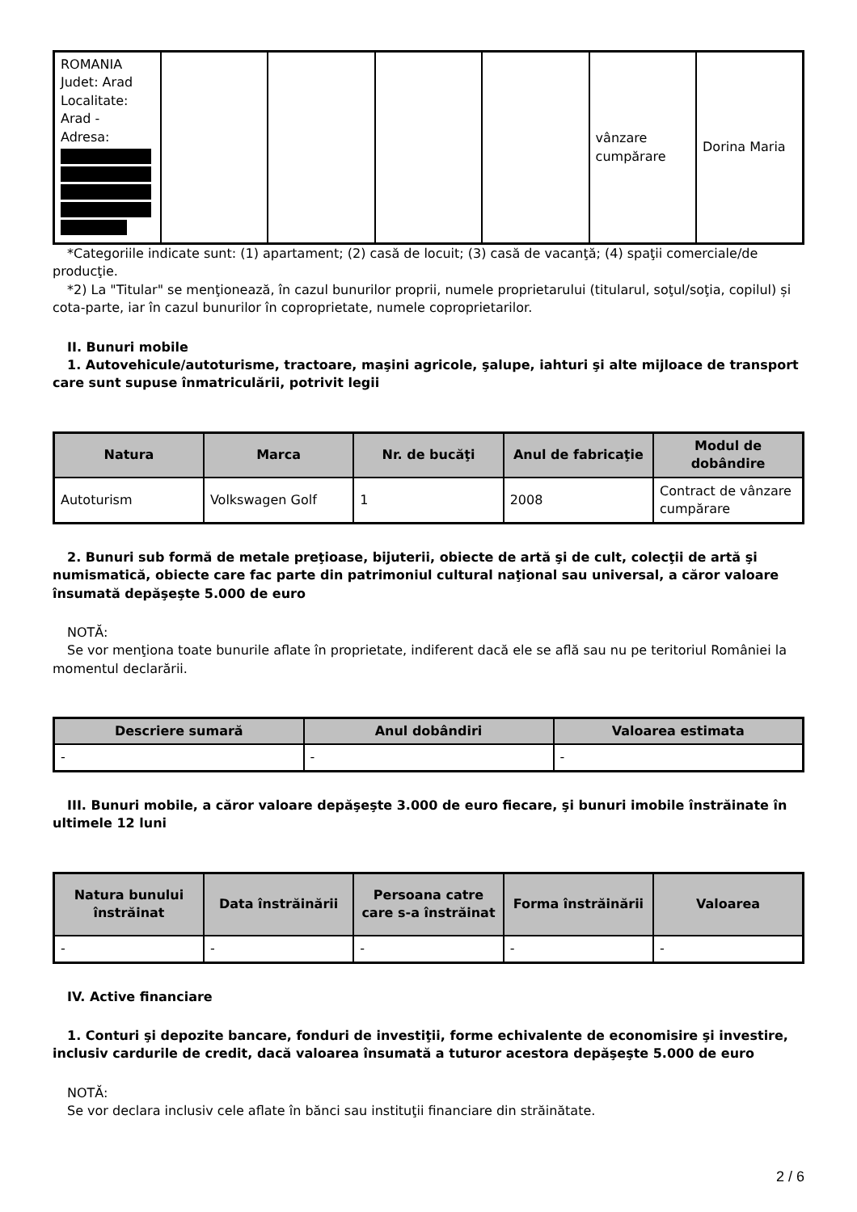| ROMANIA Judet: Arad Localitate: Arad - Adresa: | | | | | vânzare cumpărare | Dorina Maria |
*Categoriile indicate sunt: (1) apartament; (2) casă de locuit; (3) casă de vacanţă; (4) spaţii comerciale/de producţie.
*2) La "Titular" se menţionează, în cazul bunurilor proprii, numele proprietarului (titularul, soţul/soţia, copilul) și cota-parte, iar în cazul bunurilor în coproprietate, numele coproprietarilor.
II. Bunuri mobile
1. Autovehicule/autoturisme, tractoare, maşini agricole, şalupe, iahturi şi alte mijloace de transport care sunt supuse înmatriculării, potrivit legii
| Natura | Marca | Nr. de bucăţi | Anul de fabricaţie | Modul de dobândire |
| --- | --- | --- | --- | --- |
| Autoturism | Volkswagen Golf | 1 | 2008 | Contract de vânzare cumpărare |
2. Bunuri sub formă de metale preţioase, bijuterii, obiecte de artă şi de cult, colecţii de artă şi numismatică, obiecte care fac parte din patrimoniul cultural naţional sau universal, a căror valoare însumată depăşeşte 5.000 de euro
NOTĂ:
Se vor menţiona toate bunurile aflate în proprietate, indiferent dacă ele se află sau nu pe teritoriul României la momentul declarării.
| Descriere sumară | Anul dobândiri | Valoarea estimata |
| --- | --- | --- |
| - | - | - |
III. Bunuri mobile, a căror valoare depăşeşte 3.000 de euro fiecare, şi bunuri imobile înstrăinate în ultimele 12 luni
| Natura bunului înstrăinat | Data înstrăinării | Persoana catre care s-a înstrăinat | Forma înstrăinării | Valoarea |
| --- | --- | --- | --- | --- |
| - | - | - | - | - |
IV. Active financiare
1. Conturi şi depozite bancare, fonduri de investiţii, forme echivalente de economisire şi investire, inclusiv cardurile de credit, dacă valoarea însumată a tuturor acestora depăşeşte 5.000 de euro
NOTĂ:
Se vor declara inclusiv cele aflate în bănci sau instituţii financiare din străinătate.
2 / 6